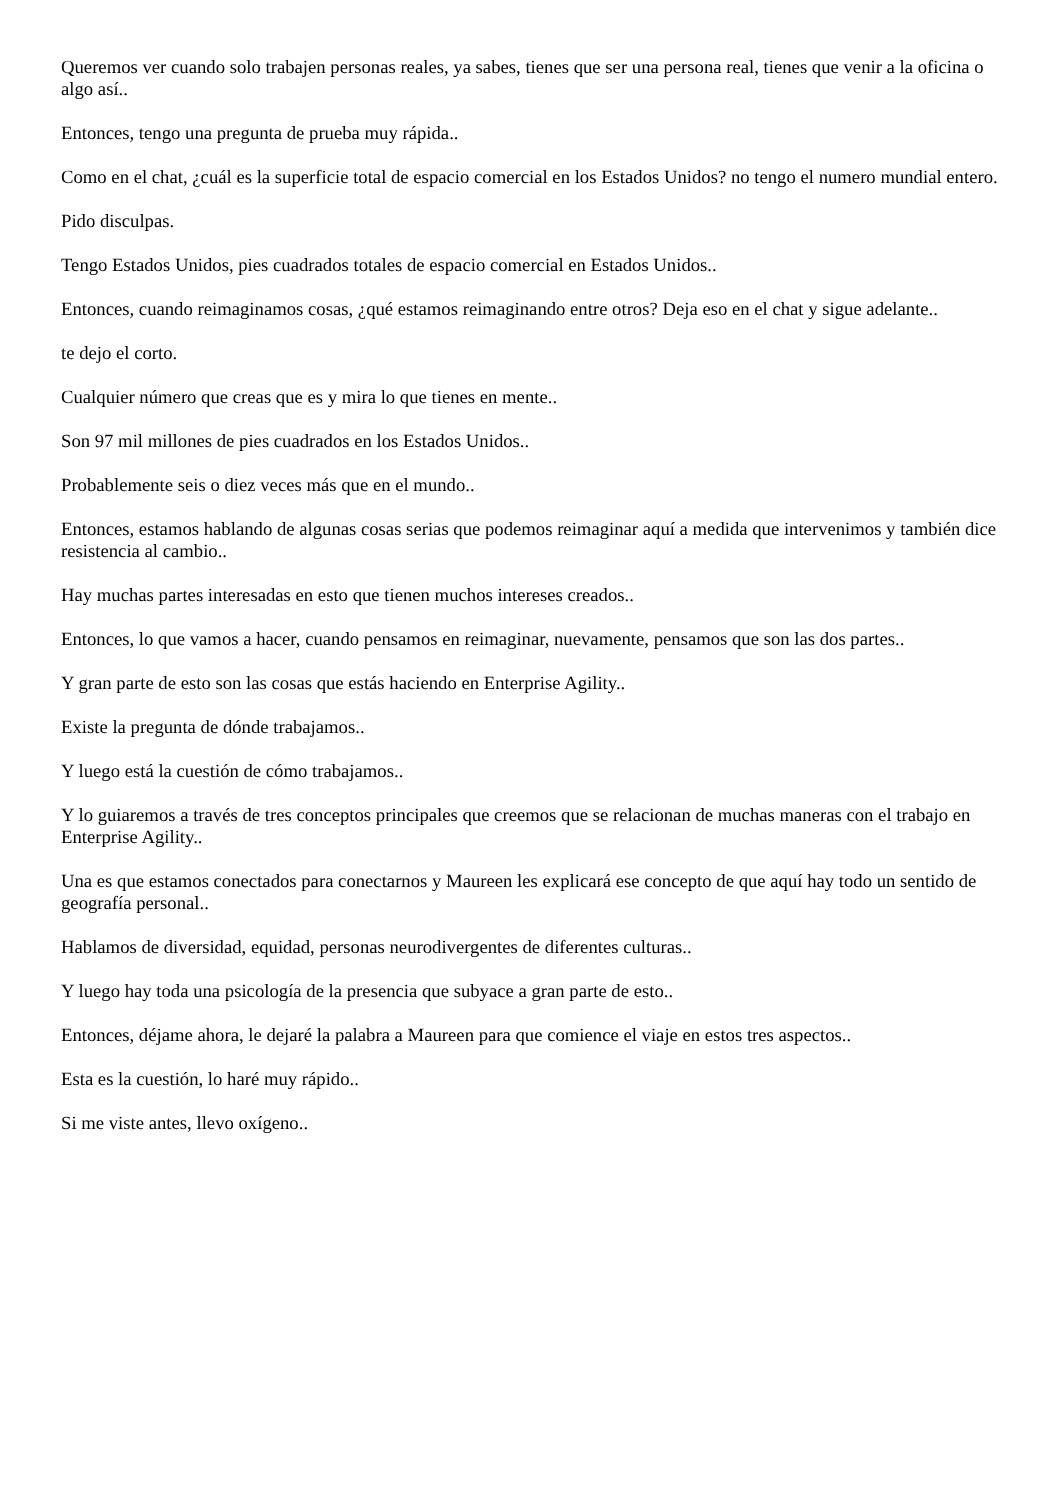Queremos ver cuando solo trabajen personas reales, ya sabes, tienes que ser una persona real, tienes que venir a la oficina o algo así..
Entonces, tengo una pregunta de prueba muy rápida..
Como en el chat, ¿cuál es la superficie total de espacio comercial en los Estados Unidos? no tengo el numero mundial entero.
Pido disculpas.
Tengo Estados Unidos, pies cuadrados totales de espacio comercial en Estados Unidos..
Entonces, cuando reimaginamos cosas, ¿qué estamos reimaginando entre otros? Deja eso en el chat y sigue adelante..
te dejo el corto.
Cualquier número que creas que es y mira lo que tienes en mente..
Son 97 mil millones de pies cuadrados en los Estados Unidos..
Probablemente seis o diez veces más que en el mundo..
Entonces, estamos hablando de algunas cosas serias que podemos reimaginar aquí a medida que intervenimos y también dice resistencia al cambio..
Hay muchas partes interesadas en esto que tienen muchos intereses creados..
Entonces, lo que vamos a hacer, cuando pensamos en reimaginar, nuevamente, pensamos que son las dos partes..
Y gran parte de esto son las cosas que estás haciendo en Enterprise Agility..
Existe la pregunta de dónde trabajamos..
Y luego está la cuestión de cómo trabajamos..
Y lo guiaremos a través de tres conceptos principales que creemos que se relacionan de muchas maneras con el trabajo en Enterprise Agility..
Una es que estamos conectados para conectarnos y Maureen les explicará ese concepto de que aquí hay todo un sentido de geografía personal..
Hablamos de diversidad, equidad, personas neurodivergentes de diferentes culturas..
Y luego hay toda una psicología de la presencia que subyace a gran parte de esto..
Entonces, déjame ahora, le dejaré la palabra a Maureen para que comience el viaje en estos tres aspectos..
Esta es la cuestión, lo haré muy rápido..
Si me viste antes, llevo oxígeno..